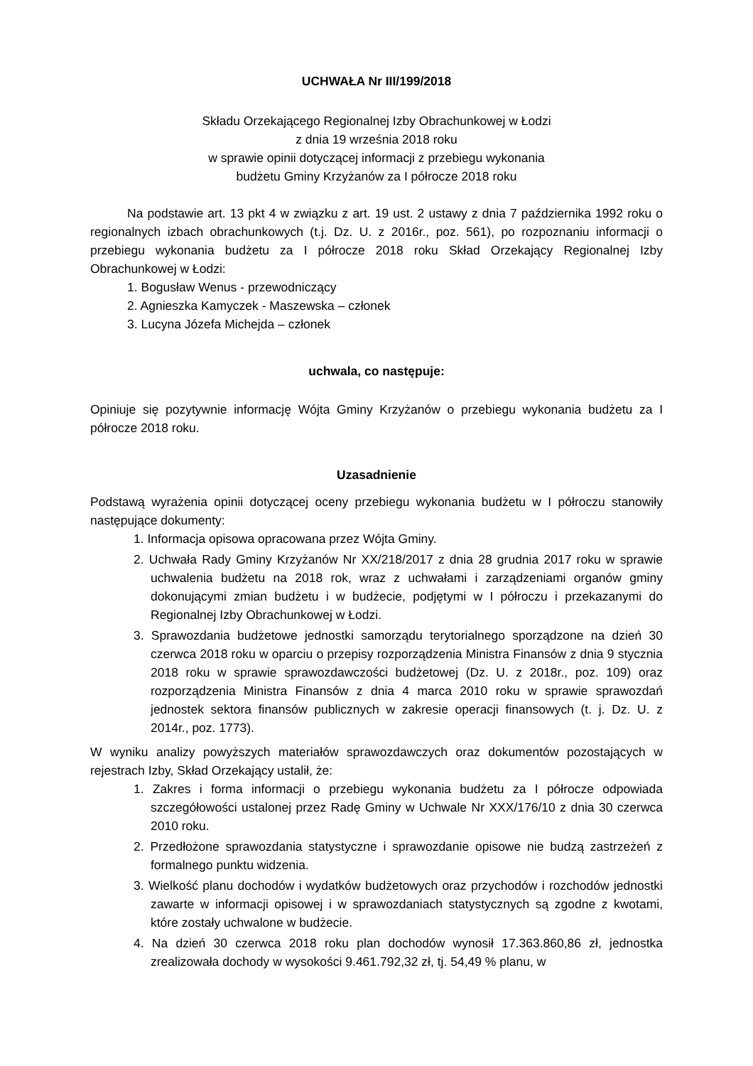UCHWAŁA Nr III/199/2018
Składu Orzekającego Regionalnej Izby Obrachunkowej w Łodzi
z dnia 19 września 2018 roku
w sprawie opinii dotyczącej informacji z przebiegu wykonania
budżetu Gminy Krzyżanów za I półrocze 2018 roku
Na podstawie art. 13 pkt 4 w związku z art. 19 ust. 2 ustawy z dnia 7 października 1992 roku o regionalnych izbach obrachunkowych (t.j. Dz. U. z 2016r., poz. 561), po rozpoznaniu informacji o przebiegu wykonania budżetu za I półrocze 2018 roku Skład Orzekający Regionalnej Izby Obrachunkowej w Łodzi:
1. Bogusław Wenus - przewodniczący
2. Agnieszka Kamyczek - Maszewska – członek
3. Lucyna Józefa Michejda – członek
uchwala, co następuje:
Opiniuje się pozytywnie informację Wójta Gminy Krzyżanów o przebiegu wykonania budżetu za I półrocze 2018 roku.
Uzasadnienie
Podstawą wyrażenia opinii dotyczącej oceny przebiegu wykonania budżetu w I półroczu stanowiły następujące dokumenty:
1. Informacja opisowa opracowana przez Wójta Gminy.
2. Uchwała Rady Gminy Krzyżanów Nr XX/218/2017 z dnia 28 grudnia 2017 roku w sprawie uchwalenia budżetu na 2018 rok, wraz z uchwałami i zarządzeniami organów gminy dokonującymi zmian budżetu i w budżecie, podjętymi w I półroczu i przekazanymi do Regionalnej Izby Obrachunkowej w Łodzi.
3. Sprawozdania budżetowe jednostki samorządu terytorialnego sporządzone na dzień 30 czerwca 2018 roku w oparciu o przepisy rozporządzenia Ministra Finansów z dnia 9 stycznia 2018 roku w sprawie sprawozdawczości budżetowej (Dz. U. z 2018r., poz. 109) oraz rozporządzenia Ministra Finansów z dnia 4 marca 2010 roku w sprawie sprawozdań jednostek sektora finansów publicznych w zakresie operacji finansowych (t. j. Dz. U. z 2014r., poz. 1773).
W wyniku analizy powyższych materiałów sprawozdawczych oraz dokumentów pozostających w rejestrach Izby, Skład Orzekający ustalił, że:
1. Zakres i forma informacji o przebiegu wykonania budżetu za I półrocze odpowiada szczegółowości ustalonej przez Radę Gminy w Uchwale Nr XXX/176/10 z dnia 30 czerwca 2010 roku.
2. Przedłożone sprawozdania statystyczne i sprawozdanie opisowe nie budzą zastrzeżeń z formalnego punktu widzenia.
3. Wielkość planu dochodów i wydatków budżetowych oraz przychodów i rozchodów jednostki zawarte w informacji opisowej i w sprawozdaniach statystycznych są zgodne z kwotami, które zostały uchwalone w budżecie.
4. Na dzień 30 czerwca 2018 roku plan dochodów wynosił 17.363.860,86 zł, jednostka zrealizowała dochody w wysokości 9.461.792,32 zł, tj. 54,49 % planu, w